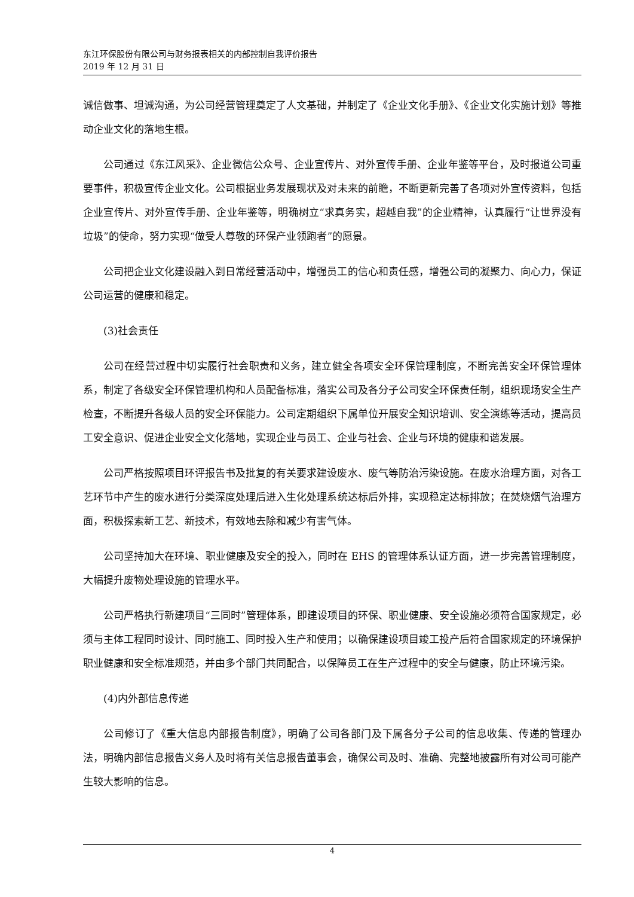东江环保股份有限公司与财务报表相关的内部控制自我评价报告
2019 年 12 月 31 日
诚信做事、坦诚沟通，为公司经营管理奠定了人文基础，并制定了《企业文化手册》、《企业文化实施计划》等推动企业文化的落地生根。
公司通过《东江风采》、企业微信公众号、企业宣传片、对外宣传手册、企业年鉴等平台，及时报道公司重要事件，积极宣传企业文化。公司根据业务发展现状及对未来的前瞻，不断更新完善了各项对外宣传资料，包括企业宣传片、对外宣传手册、企业年鉴等，明确树立“求真务实，超越自我”的企业精神，认真履行“让世界没有垃圾”的使命，努力实现“做受人尊敬的环保产业领跑者”的愿景。
公司把企业文化建设融入到日常经营活动中，增强员工的信心和责任感，增强公司的凝聚力、向心力，保证公司运营的健康和稳定。
(3)社会责任
公司在经营过程中切实履行社会职责和义务，建立健全各项安全环保管理制度，不断完善安全环保管理体系，制定了各级安全环保管理机构和人员配备标准，落实公司及各分子公司安全环保责任制，组织现场安全生产检查，不断提升各级人员的安全环保能力。公司定期组织下属单位开展安全知识培训、安全演练等活动，提高员工安全意识、促进企业安全文化落地，实现企业与员工、企业与社会、企业与环境的健康和谐发展。
公司严格按照项目环评报告书及批复的有关要求建设废水、废气等防治污染设施。在废水治理方面，对各工艺环节中产生的废水进行分类深度处理后进入生化处理系统达标后外排，实现稳定达标排放；在焚烧烟气治理方面，积极探索新工艺、新技术，有效地去除和减少有害气体。
公司坚持加大在环境、职业健康及安全的投入，同时在 EHS 的管理体系认证方面，进一步完善管理制度，大幅提升废物处理设施的管理水平。
公司严格执行新建项目“三同时”管理体系，即建设项目的环保、职业健康、安全设施必须符合国家规定，必须与主体工程同时设计、同时施工、同时投入生产和使用；以确保建设项目竣工投产后符合国家规定的环境保护职业健康和安全标准规范，并由多个部门共同配合，以保障员工在生产过程中的安全与健康，防止环境污染。
(4)内外部信息传递
公司修订了《重大信息内部报告制度》，明确了公司各部门及下属各分子公司的信息收集、传递的管理办法，明确内部信息报告义务人及时将有关信息报告董事会，确保公司及时、准确、完整地披露所有对公司可能产生较大影响的信息。
4